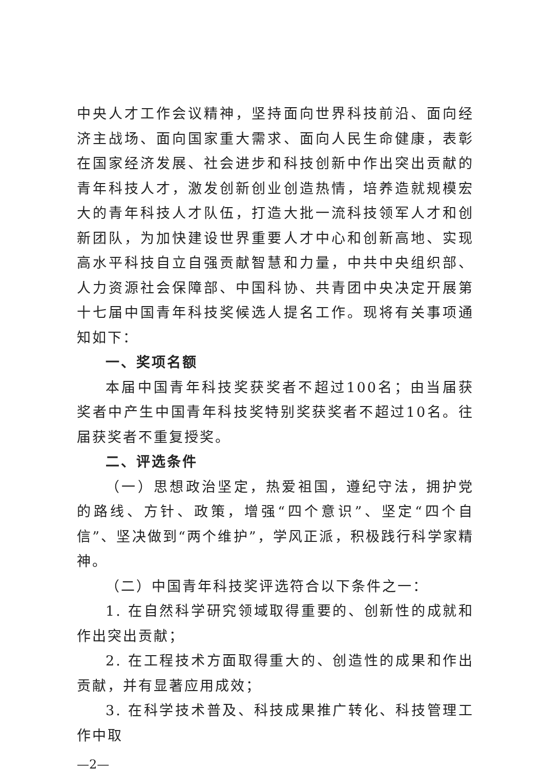中央人才工作会议精神，坚持面向世界科技前沿、面向经济主战场、面向国家重大需求、面向人民生命健康，表彰在国家经济发展、社会进步和科技创新中作出突出贡献的青年科技人才，激发创新创业创造热情，培养造就规模宏大的青年科技人才队伍，打造大批一流科技领军人才和创新团队，为加快建设世界重要人才中心和创新高地、实现高水平科技自立自强贡献智慧和力量，中共中央组织部、人力资源社会保障部、中国科协、共青团中央决定开展第十七届中国青年科技奖候选人提名工作。现将有关事项通知如下：
一、奖项名额
本届中国青年科技奖获奖者不超过100名；由当届获奖者中产生中国青年科技奖特别奖获奖者不超过10名。往届获奖者不重复授奖。
二、评选条件
（一）思想政治坚定，热爱祖国，遵纪守法，拥护党的路线、方针、政策，增强“四个意识”、坚定“四个自信”、坚决做到“两个维护”，学风正派，积极践行科学家精神。
（二）中国青年科技奖评选符合以下条件之一：
1. 在自然科学研究领域取得重要的、创新性的成就和作出突出贡献；
2. 在工程技术方面取得重大的、创造性的成果和作出贡献，并有显著应用成效；
3. 在科学技术普及、科技成果推广转化、科技管理工作中取
—2—